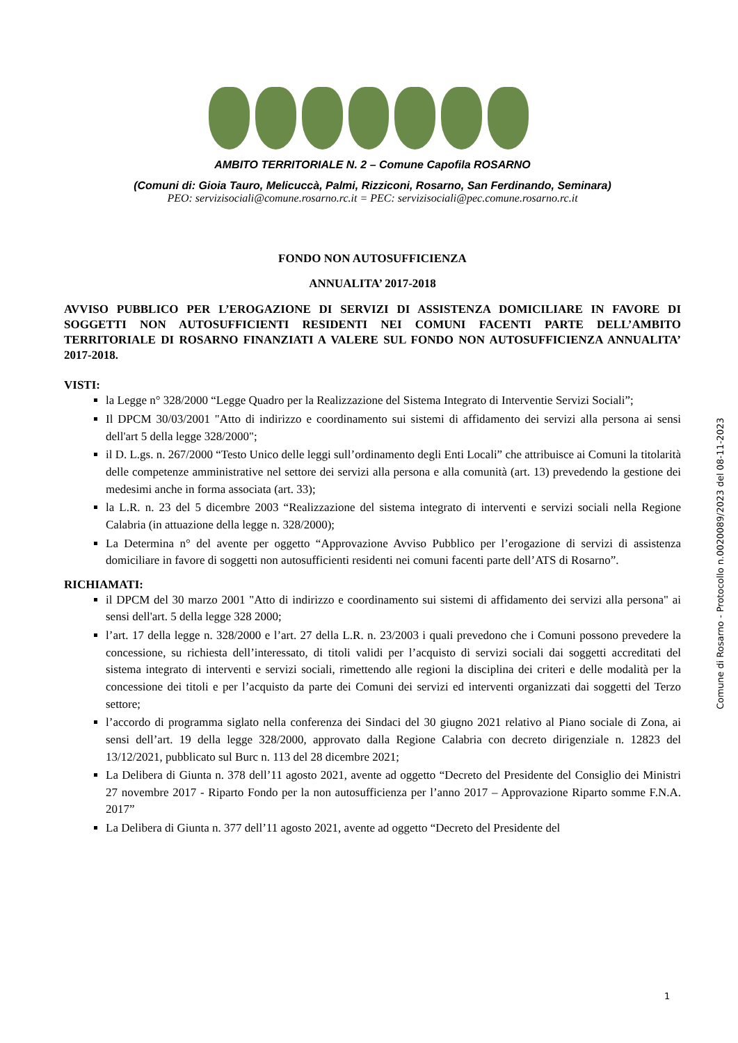AMBITO TERRITORIALE N. 2 – Comune Capofila ROSARNO
(Comuni di: Gioia Tauro, Melicuccà, Palmi, Rizziconi, Rosarno, San Ferdinando, Seminara)
PEO: servizisociali@comune.rosarno.rc.it = PEC: servizisociali@pec.comune.rosarno.rc.it
FONDO NON AUTOSUFFICIENZA
ANNUALITA’ 2017-2018
AVVISO PUBBLICO PER L’EROGAZIONE DI SERVIZI DI ASSISTENZA DOMICILIARE IN FAVORE DI SOGGETTI NON AUTOSUFFICIENTI RESIDENTI NEI COMUNI FACENTI PARTE DELL’AMBITO TERRITORIALE DI ROSARNO FINANZIATI A VALERE SUL FONDO NON AUTOSUFFICIENZA ANNUALITA’ 2017-2018.
VISTI:
la Legge n° 328/2000 “Legge Quadro per la Realizzazione del Sistema Integrato di Interventie Servizi Sociali”;
Il DPCM 30/03/2001 "Atto di indirizzo e coordinamento sui sistemi di affidamento dei servizi alla persona ai sensi dell'art 5 della legge 328/2000";
il D. L.gs. n. 267/2000 “Testo Unico delle leggi sull’ordinamento degli Enti Locali” che attribuisce ai Comuni la titolarità delle competenze amministrative nel settore dei servizi alla persona e alla comunità (art. 13) prevedendo la gestione dei medesimi anche in forma associata (art. 33);
la L.R. n. 23 del 5 dicembre 2003 “Realizzazione del sistema integrato di interventi e servizi sociali nella Regione Calabria (in attuazione della legge n. 328/2000);
La Determina n° del avente per oggetto “Approvazione Avviso Pubblico per l’erogazione di servizi di assistenza domiciliare in favore di soggetti non autosufficienti residenti nei comuni facenti parte dell’ATS di Rosarno”.
RICHIAMATI:
il DPCM del 30 marzo 2001 "Atto di indirizzo e coordinamento sui sistemi di affidamento dei servizi alla persona" ai sensi dell'art. 5 della legge 328 2000;
l’art. 17 della legge n. 328/2000 e l’art. 27 della L.R. n. 23/2003 i quali prevedono che i Comuni possono prevedere la concessione, su richiesta dell’interessato, di titoli validi per l’acquisto di servizi sociali dai soggetti accreditati del sistema integrato di interventi e servizi sociali, rimettendo alle regioni la disciplina dei criteri e delle modalità per la concessione dei titoli e per l’acquisto da parte dei Comuni dei servizi ed interventi organizzati dai soggetti del Terzo settore;
l’accordo di programma siglato nella conferenza dei Sindaci del 30 giugno 2021 relativo al Piano sociale di Zona, ai sensi dell’art. 19 della legge 328/2000, approvato dalla Regione Calabria con decreto dirigenziale n. 12823 del 13/12/2021, pubblicato sul Burc n. 113 del 28 dicembre 2021;
La Delibera di Giunta n. 378 dell’11 agosto 2021, avente ad oggetto “Decreto del Presidente del Consiglio dei Ministri 27 novembre 2017 - Riparto Fondo per la non autosufficienza per l’anno 2017 – Approvazione Riparto somme F.N.A. 2017”
La Delibera di Giunta n. 377 dell’11 agosto 2021, avente ad oggetto “Decreto del Presidente del
Comune di Rosarno - Protocollo n.0020089/2023 del 08-11-2023
1